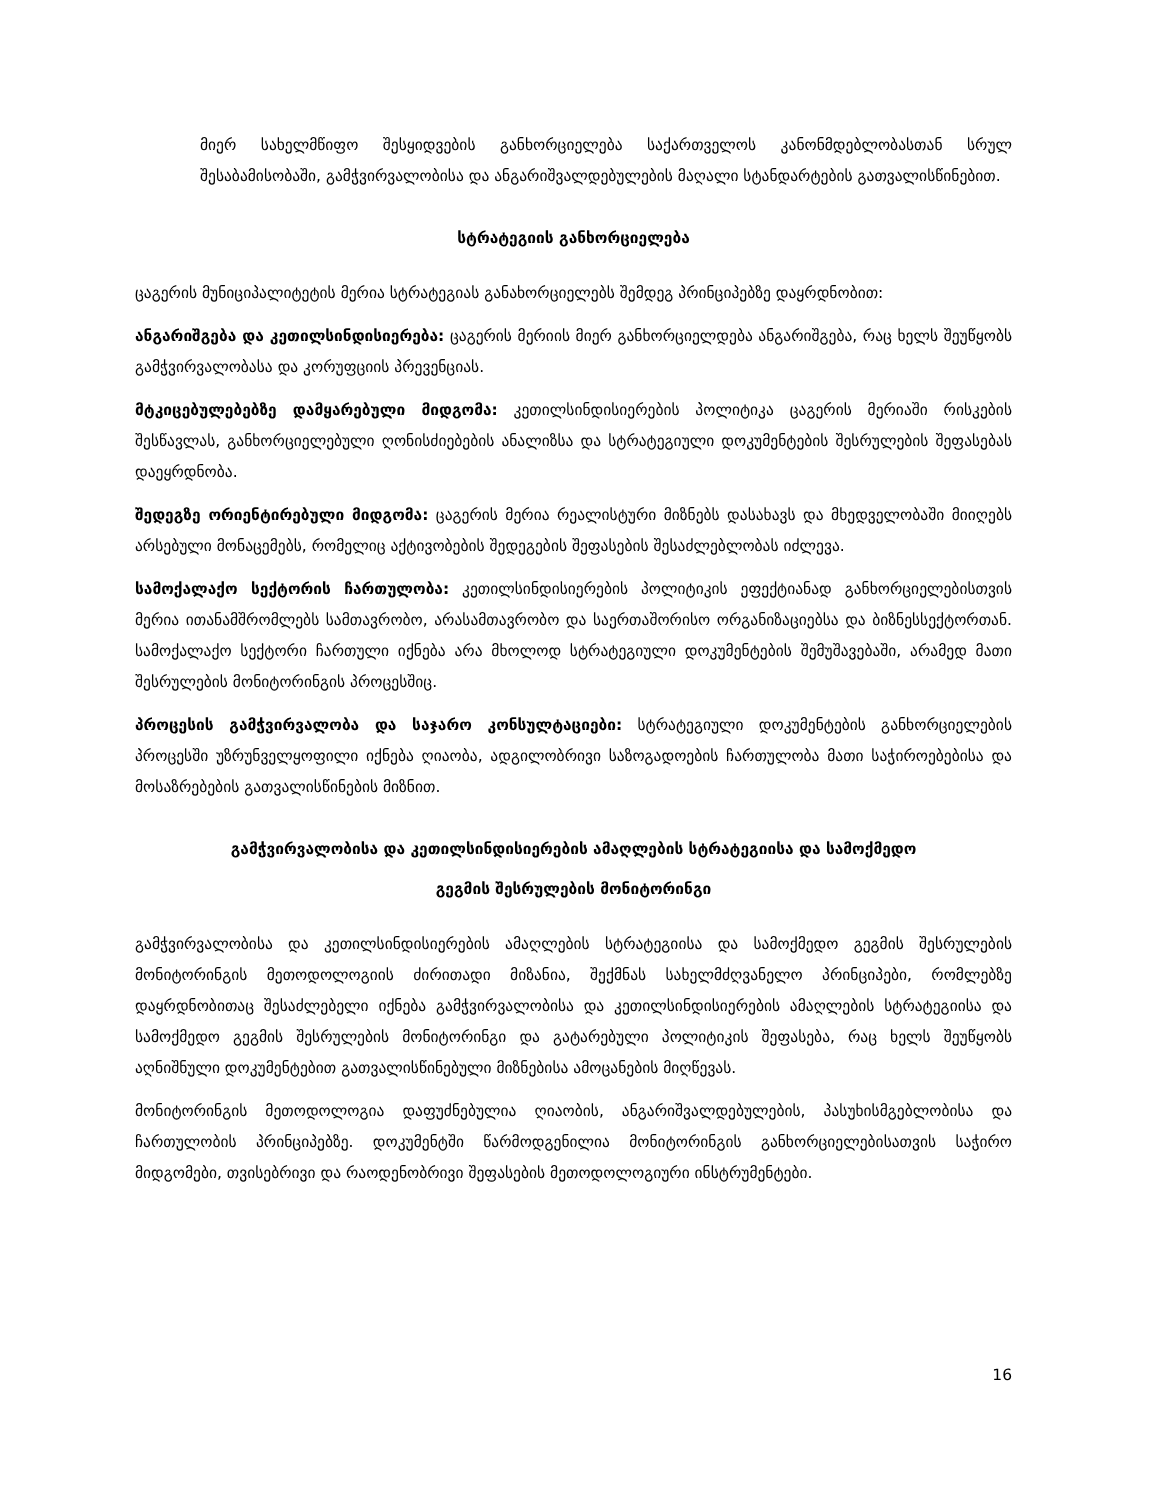მიერ სახელმწიფო შესყიდვების განხორციელება საქართველოს კანონმდებლობასთან სრულ შესაბამისობაში, გამჭვირვალობისა და ანგარიშვალდებულების მაღალი სტანდარტების გათვალისწინებით.
სტრატეგიის განხორციელება
ცაგერის მუნიციპალიტეტის მერია სტრატეგიას განახორციელებს შემდეგ პრინციპებზე დაყრდნობით:
ანგარიშგება და კეთილსინდისიერება: ცაგერის მერიის მიერ განხორციელდება ანგარიშგება, რაც ხელს შეუწყობს გამჭვირვალობასა და კორუფციის პრევენციას.
მტკიცებულებებზე დამყარებული მიდგომა: კეთილსინდისიერების პოლიტიკა ცაგერის მერიაში რისკების შესწავლას, განხორციელებული ღონისძიებების ანალიზსა და სტრატეგიული დოკუმენტების შესრულების შეფასებას დაეყრდნობა.
შედეგზე ორიენტირებული მიდგომა: ცაგერის მერია რეალისტური მიზნებს დასახავს და მხედველობაში მიიღებს არსებული მონაცემებს, რომელიც აქტივობების შედეგების შეფასების შესაძლებლობას იძლევა.
სამოქალაქო სექტორის ჩართულობა: კეთილსინდისიერების პოლიტიკის ეფექტიანად განხორციელებისთვის მერია ითანამშრომლებს სამთავრობო, არასამთავრობო და საერთაშორისო ორგანიზაციებსა და ბიზნესსექტორთან. სამოქალაქო სექტორი ჩართული იქნება არა მხოლოდ სტრატეგიული დოკუმენტების შემუშავებაში, არამედ მათი შესრულების მონიტორინგის პროცესშიც.
პროცესის გამჭვირვალობა და საჯარო კონსულტაციები: სტრატეგიული დოკუმენტების განხორციელების პროცესში უზრუნველყოფილი იქნება ღიაობა, ადგილობრივი საზოგადოების ჩართულობა მათი საჭიროებებისა და მოსაზრებების გათვალისწინების მიზნით.
გამჭვირვალობისა და კეთილსინდისიერების ამაღლების სტრატეგიისა და სამოქმედო
გეგმის შესრულების მონიტორინგი
გამჭვირვალობისა და კეთილსინდისიერების ამაღლების სტრატეგიისა და სამოქმედო გეგმის შესრულების მონიტორინგის მეთოდოლოგიის ძირითადი მიზანია, შექმნას სახელმძღვანელო პრინციპები, რომლებზე დაყრდნობითაც შესაძლებელი იქნება გამჭვირვალობისა და კეთილსინდისიერების ამაღლების სტრატეგიისა და სამოქმედო გეგმის შესრულების მონიტორინგი და გატარებული პოლიტიკის შეფასება, რაც ხელს შეუწყობს აღნიშნული დოკუმენტებით გათვალისწინებული მიზნებისა ამოცანების მიღწევას.
მონიტორინგის მეთოდოლოგია დაფუძნებულია ღიაობის, ანგარიშვალდებულების, პასუხისმგებლობისა და ჩართულობის პრინციპებზე. დოკუმენტში წარმოდგენილია მონიტორინგის განხორციელებისათვის საჭირო მიდგომები, თვისებრივი და რაოდენობრივი შეფასების მეთოდოლოგიური ინსტრუმენტები.
16